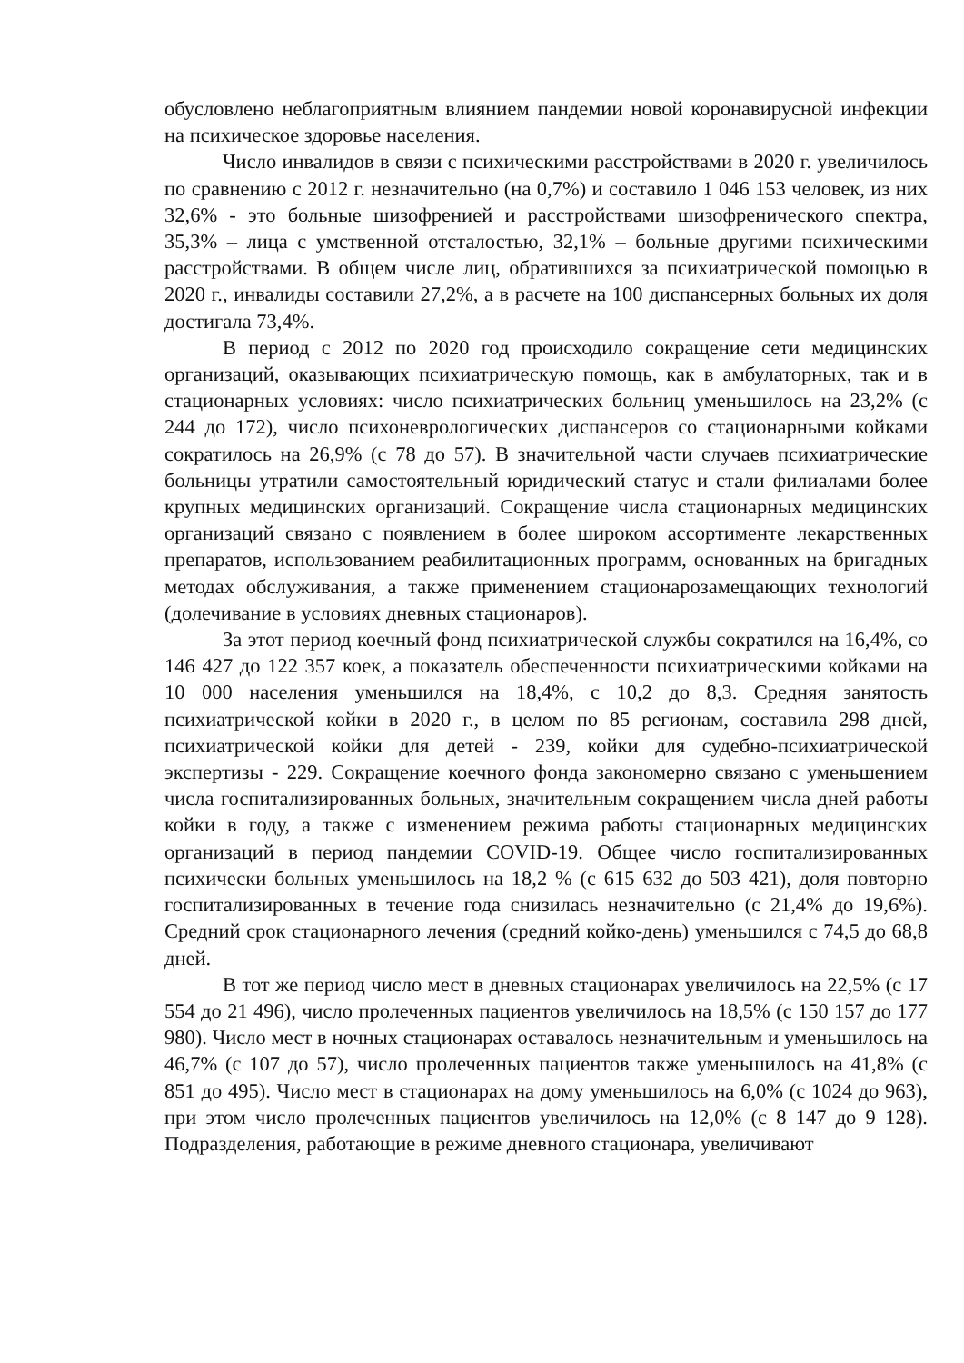обусловлено неблагоприятным влиянием пандемии новой коронавирусной инфекции на психическое здоровье населения.
Число инвалидов в связи с психическими расстройствами в 2020 г. увеличилось по сравнению с 2012 г. незначительно (на 0,7%) и составило 1 046 153 человек, из них 32,6% - это больные шизофренией и расстройствами шизофренического спектра, 35,3% – лица с умственной отсталостью, 32,1% – больные другими психическими расстройствами. В общем числе лиц, обратившихся за психиатрической помощью в 2020 г., инвалиды составили 27,2%, а в расчете на 100 диспансерных больных их доля достигала 73,4%.
В период с 2012 по 2020 год происходило сокращение сети медицинских организаций, оказывающих психиатрическую помощь, как в амбулаторных, так и в стационарных условиях: число психиатрических больниц уменьшилось на 23,2% (с 244 до 172), число психоневрологических диспансеров со стационарными койками сократилось на 26,9% (с 78 до 57). В значительной части случаев психиатрические больницы утратили самостоятельный юридический статус и стали филиалами более крупных медицинских организаций. Сокращение числа стационарных медицинских организаций связано с появлением в более широком ассортименте лекарственных препаратов, использованием реабилитационных программ, основанных на бригадных методах обслуживания, а также применением стационарозамещающих технологий (долечивание в условиях дневных стационаров).
За этот период коечный фонд психиатрической службы сократился на 16,4%, со 146 427 до 122 357 коек, а показатель обеспеченности психиатрическими койками на 10 000 населения уменьшился на 18,4%, с 10,2 до 8,3. Средняя занятость психиатрической койки в 2020 г., в целом по 85 регионам, составила 298 дней, психиатрической койки для детей - 239, койки для судебно-психиатрической экспертизы - 229. Сокращение коечного фонда закономерно связано с уменьшением числа госпитализированных больных, значительным сокращением числа дней работы койки в году, а также с изменением режима работы стационарных медицинских организаций в период пандемии COVID-19. Общее число госпитализированных психически больных уменьшилось на 18,2 % (с 615 632 до 503 421), доля повторно госпитализированных в течение года снизилась незначительно (с 21,4% до 19,6%). Средний срок стационарного лечения (средний койко-день) уменьшился с 74,5 до 68,8 дней.
В тот же период число мест в дневных стационарах увеличилось на 22,5% (с 17 554 до 21 496), число пролеченных пациентов увеличилось на 18,5% (с 150 157 до 177 980). Число мест в ночных стационарах оставалось незначительным и уменьшилось на 46,7% (с 107 до 57), число пролеченных пациентов также уменьшилось на 41,8% (с 851 до 495). Число мест в стационарах на дому уменьшилось на 6,0% (с 1024 до 963), при этом число пролеченных пациентов увеличилось на 12,0% (с 8 147 до 9 128). Подразделения, работающие в режиме дневного стационара, увеличивают